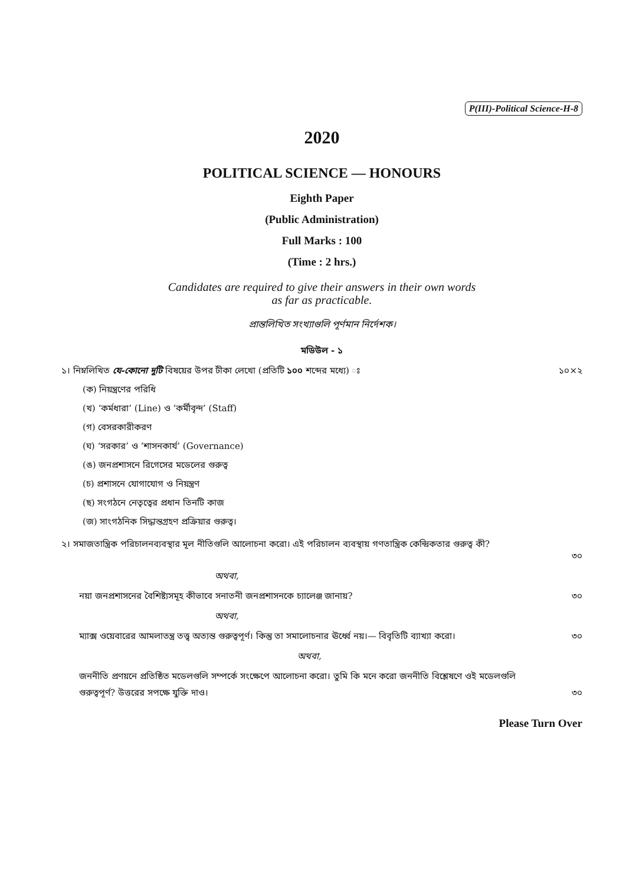P(III)-Political Science-H-8
2020
POLITICAL SCIENCE — HONOURS
Eighth Paper
(Public Administration)
Full Marks : 100
(Time : 2 hrs.)
Candidates are required to give their answers in their own words
as far as practicable.
প্রান্তলিখিত সংখ্যাগুলি পূর্ণমান নির্দেশক।
মডিউল - ১
১। নিম্নলিখিত যে-কোনো দুটি বিষয়ের উপর টীকা লেখো (প্রতিটি ১০০ শব্দের মধ্যে) ঃ ১০×২
(ক) নিয়ন্ত্রণের পরিধি
(খ) ‘কর্মধারা’ (Line) ও ‘কর্মীবৃন্দ’ (Staff)
(গ) বেসরকারীকরণ
(ঘ) ‘সরকার’ ও ‘শাসনকার্য’ (Governance)
(ঙ) জনপ্রশাসনে রিগেসের মডেলের গুরুত্ব
(চ) প্রশাসনে যোগাযোগ ও নিয়ন্ত্রণ
(ছ) সংগঠনে নেতৃত্বের প্রধান তিনটি কাজ
(জ) সাংগঠনিক সিদ্ধান্তগ্রহণ প্রক্রিয়ার গুরুত্ব।
২। সমাজতান্ত্রিক পরিচালনব্যবস্থার মূল নীতিগুলি আলোচনা করো। এই পরিচালন ব্যবস্থায় গণতান্ত্রিক কেন্দ্রিকতার গুরুত্ব কী?
৩০
অথবা,
নয়া জনপ্রশাসনের বৈশিষ্ট্যসমূহ কীভাবে সনাতনী জনপ্রশাসনকে চ্যালেঞ্জ জানায়? ৩০
অথবা,
ম্যাক্স ওয়েবারের আমলাতন্ত্র তত্ত্ব অত্যন্ত গুরুত্বপূর্ণ। কিন্তু তা সমালোচনার ঊর্ধ্বে নয়।— বিবৃতিটি ব্যাখ্যা করো। ৩০
অথবা,
জননীতি প্রণয়নে প্রতিষ্ঠিত মডেলগুলি সম্পর্কে সংক্ষেপে আলোচনা করো। তুমি কি মনে করো জননীতি বিশ্লেষণে ওই মডেলগুলি
গুরুত্বপূর্ণ? উত্তরের সপক্ষে যুক্তি দাও। ৩০
Please Turn Over